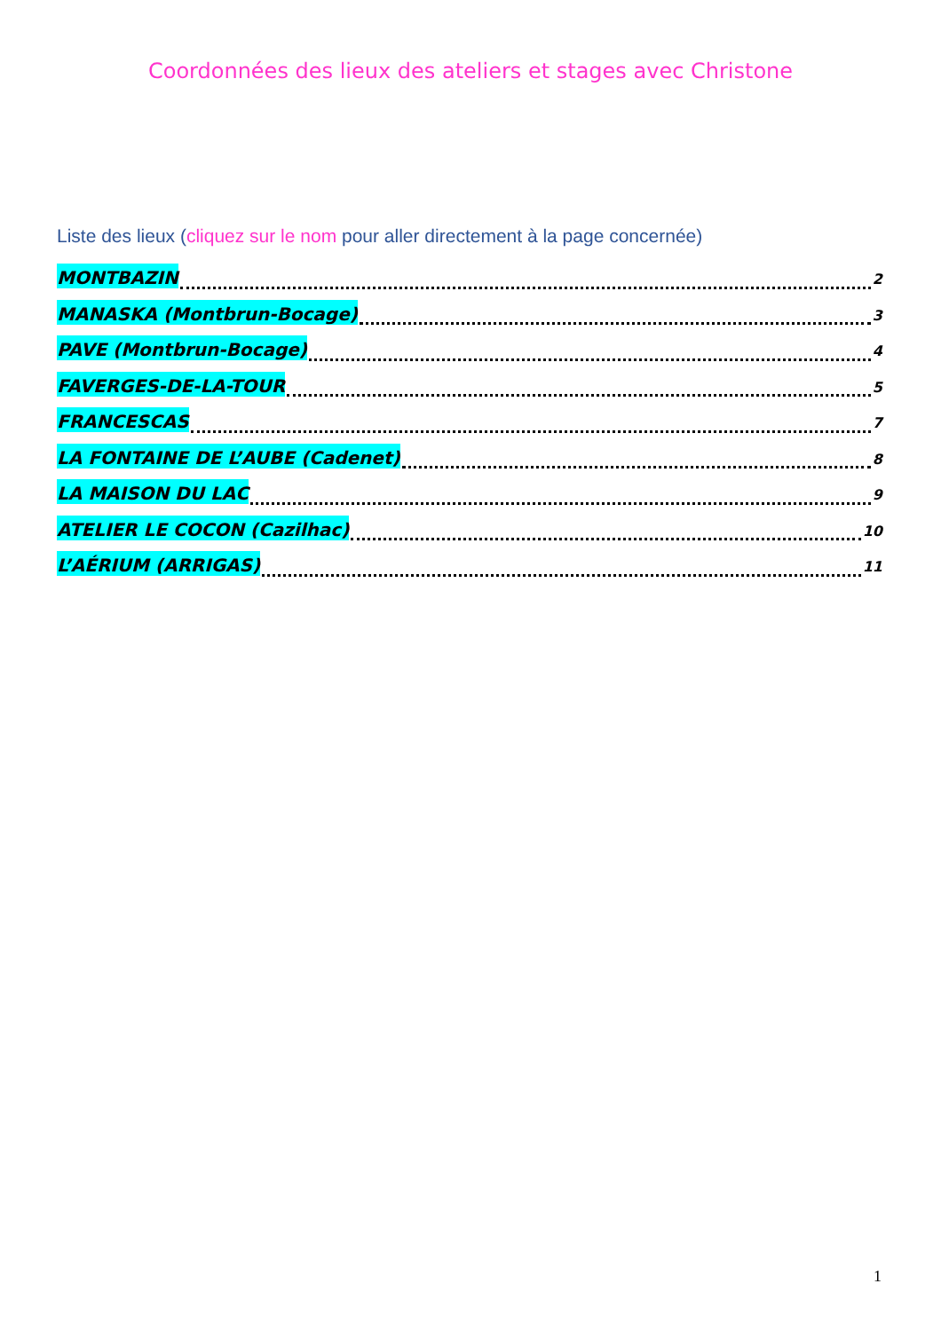Coordonnées des lieux des ateliers et stages avec Christone
Liste des lieux (cliquez sur le nom pour aller directement à la page concernée)
MONTBAZIN 2
MANASKA (Montbrun-Bocage) 3
PAVE (Montbrun-Bocage) 4
FAVERGES-DE-LA-TOUR 5
FRANCESCAS 7
LA FONTAINE DE L’AUBE (Cadenet) 8
LA MAISON DU LAC 9
ATELIER LE COCON (Cazilhac) 10
L’AÉRIUM (ARRIGAS) 11
1